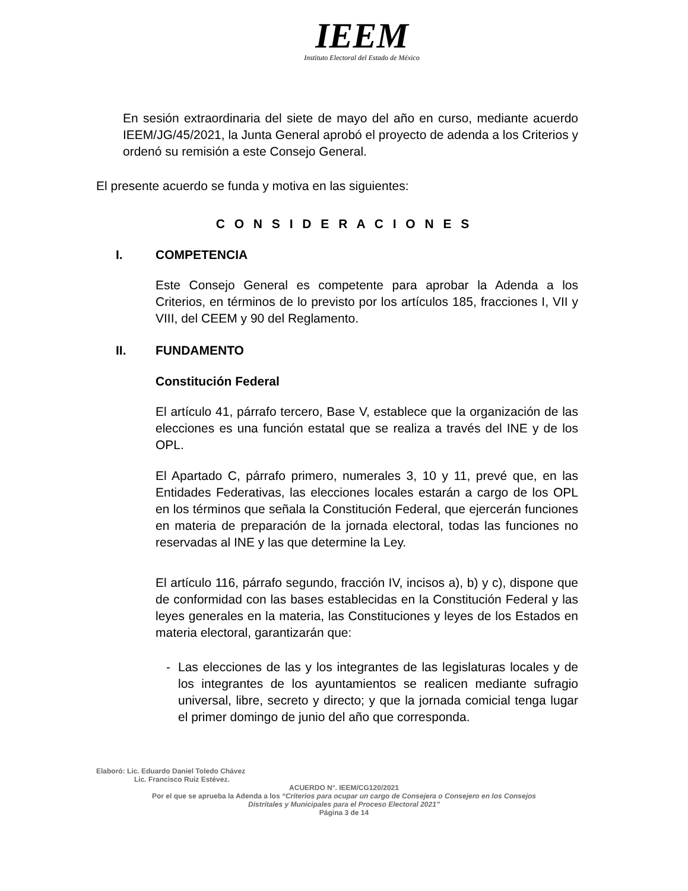IEEM
Instituto Electoral del Estado de México
En sesión extraordinaria del siete de mayo del año en curso, mediante acuerdo IEEM/JG/45/2021, la Junta General aprobó el proyecto de adenda a los Criterios y ordenó su remisión a este Consejo General.
El presente acuerdo se funda y motiva en las siguientes:
C O N S I D E R A C I O N E S
I. COMPETENCIA
Este Consejo General es competente para aprobar la Adenda a los Criterios, en términos de lo previsto por los artículos 185, fracciones I, VII y VIII, del CEEM y 90 del Reglamento.
II. FUNDAMENTO
Constitución Federal
El artículo 41, párrafo tercero, Base V, establece que la organización de las elecciones es una función estatal que se realiza a través del INE y de los OPL.
El Apartado C, párrafo primero, numerales 3, 10 y 11, prevé que, en las Entidades Federativas, las elecciones locales estarán a cargo de los OPL en los términos que señala la Constitución Federal, que ejercerán funciones en materia de preparación de la jornada electoral, todas las funciones no reservadas al INE y las que determine la Ley.
El artículo 116, párrafo segundo, fracción IV, incisos a), b) y c), dispone que de conformidad con las bases establecidas en la Constitución Federal y las leyes generales en la materia, las Constituciones y leyes de los Estados en materia electoral, garantizarán que:
- Las elecciones de las y los integrantes de las legislaturas locales y de los integrantes de los ayuntamientos se realicen mediante sufragio universal, libre, secreto y directo; y que la jornada comicial tenga lugar el primer domingo de junio del año que corresponda.
Elaboró: Lic. Eduardo Daniel Toledo Chávez
Lic. Francisco Ruiz Estévez.
ACUERDO N°. IEEM/CG120/2021
Por el que se aprueba la Adenda a los “Criterios para ocupar un cargo de Consejera o Consejero en los Consejos
Distritales y Municipales para el Proceso Electoral 2021”
Página 3 de 14